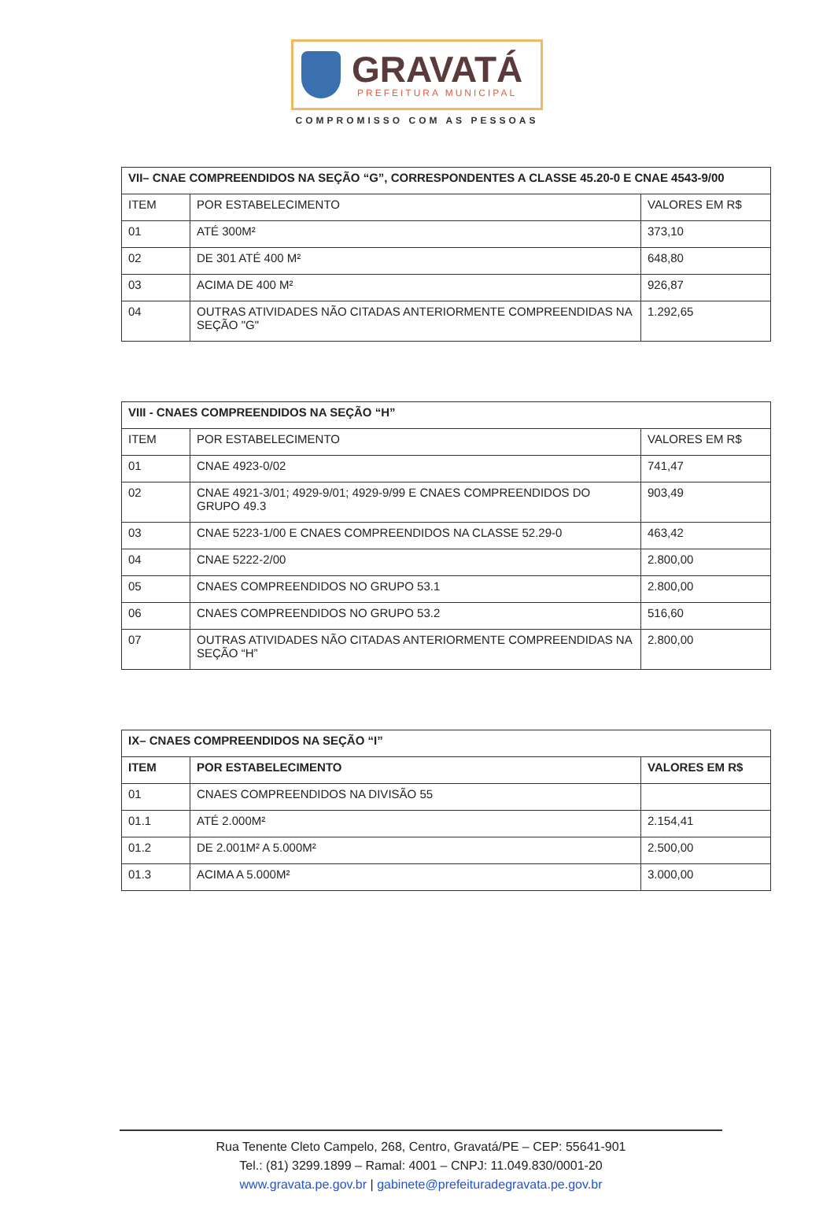GRAVATÁ
PREFEITURA MUNICIPAL
COMPROMISSO COM AS PESSOAS
| VII– CNAE COMPREENDIDOS NA SEÇÃO “G”, CORRESPONDENTES A CLASSE 45.20-0 E CNAE 4543-9/00 | | |
| ITEM | POR ESTABELECIMENTO | VALORES EM R$ |
| 01 | ATÉ 300M² | 373,10 |
| 02 | DE 301 ATÉ 400 M² | 648,80 |
| 03 | ACIMA DE 400 M² | 926,87 |
| 04 | OUTRAS ATIVIDADES NÃO CITADAS ANTERIORMENTE COMPREENDIDAS NA SEÇÃO "G" | 1.292,65 |
| VIII - CNAES COMPREENDIDOS NA SEÇÃO “H” | | |
| ITEM | POR ESTABELECIMENTO | VALORES EM R$ |
| 01 | CNAE 4923-0/02 | 741,47 |
| 02 | CNAE 4921-3/01; 4929-9/01; 4929-9/99 E CNAES COMPREENDIDOS DO GRUPO 49.3 | 903,49 |
| 03 | CNAE 5223-1/00 E CNAES COMPREENDIDOS NA CLASSE 52.29-0 | 463,42 |
| 04 | CNAE 5222-2/00 | 2.800,00 |
| 05 | CNAES COMPREENDIDOS NO GRUPO 53.1 | 2.800,00 |
| 06 | CNAES COMPREENDIDOS NO GRUPO 53.2 | 516,60 |
| 07 | OUTRAS ATIVIDADES NÃO CITADAS ANTERIORMENTE COMPREENDIDAS NA SEÇÃO “H” | 2.800,00 |
| IX– CNAES COMPREENDIDOS NA SEÇÃO “I” | | |
| ITEM | POR ESTABELECIMENTO | VALORES EM R$ |
| 01 | CNAES COMPREENDIDOS NA DIVISÃO 55 | |
| 01.1 | ATÉ 2.000M² | 2.154,41 |
| 01.2 | DE 2.001M² A 5.000M² | 2.500,00 |
| 01.3 | ACIMA A 5.000M² | 3.000,00 |
Rua Tenente Cleto Campelo, 268, Centro, Gravatá/PE – CEP: 55641-901
Tel.: (81) 3299.1899 – Ramal: 4001 – CNPJ: 11.049.830/0001-20
www.gravata.pe.gov.br | gabinete@prefeituradegravata.pe.gov.br